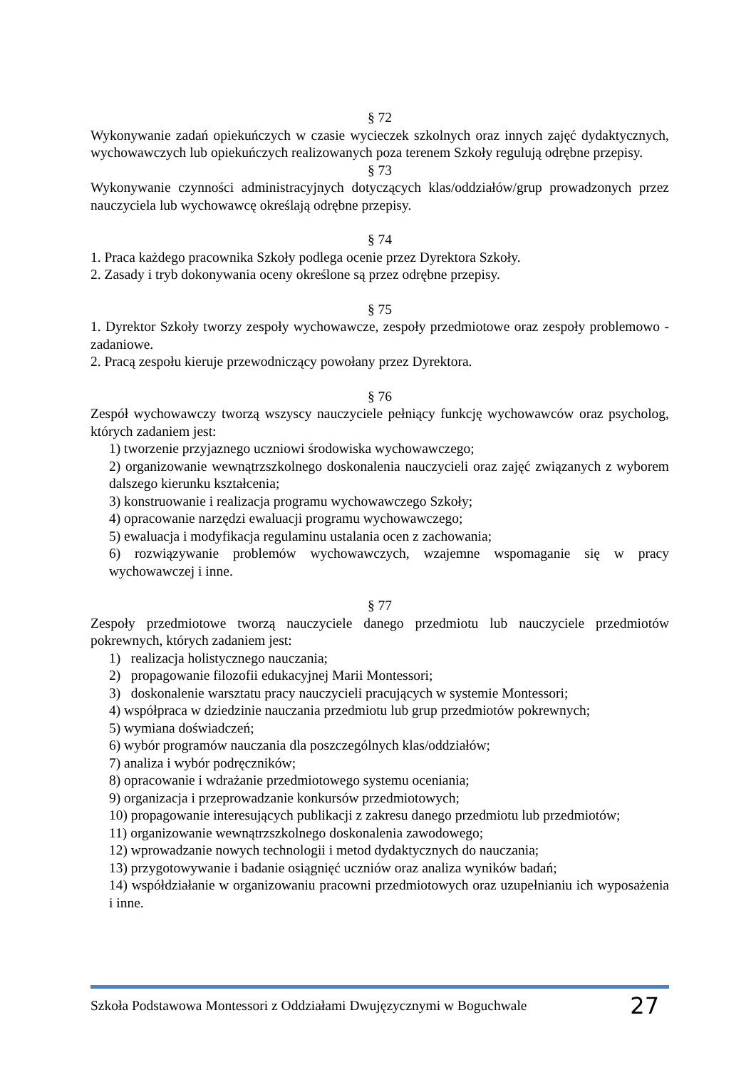§ 72
Wykonywanie zadań opiekuńczych w czasie wycieczek szkolnych oraz innych zajęć dydaktycznych, wychowawczych lub opiekuńczych realizowanych poza terenem Szkoły regulują odrębne przepisy.
§ 73
Wykonywanie czynności administracyjnych dotyczących klas/oddziałów/grup prowadzonych przez nauczyciela lub wychowawcę określają odrębne przepisy.
§ 74
1. Praca każdego pracownika Szkoły podlega ocenie przez Dyrektora Szkoły.
2. Zasady i tryb dokonywania oceny określone są przez odrębne przepisy.
§ 75
1. Dyrektor Szkoły tworzy zespoły wychowawcze, zespoły przedmiotowe oraz zespoły problemowo - zadaniowe.
2. Pracą zespołu kieruje przewodniczący powołany przez Dyrektora.
§ 76
Zespół wychowawczy tworzą wszyscy nauczyciele pełniący funkcję wychowawców oraz psycholog, których zadaniem jest:
1) tworzenie przyjaznego uczniowi środowiska wychowawczego;
2) organizowanie wewnątrzszkolnego doskonalenia nauczycieli oraz zajęć związanych z wyborem dalszego kierunku kształcenia;
3) konstruowanie i realizacja programu wychowawczego Szkoły;
4) opracowanie narzędzi ewaluacji programu wychowawczego;
5) ewaluacja i modyfikacja regulaminu ustalania ocen z zachowania;
6) rozwiązywanie problemów wychowawczych, wzajemne wspomaganie się w pracy wychowawczej i inne.
§ 77
Zespoły przedmiotowe tworzą nauczyciele danego przedmiotu lub nauczyciele przedmiotów pokrewnych, których zadaniem jest:
1) realizacja holistycznego nauczania;
2) propagowanie filozofii edukacyjnej Marii Montessori;
3) doskonalenie warsztatu pracy nauczycieli pracujących w systemie Montessori;
4) współpraca w dziedzinie nauczania przedmiotu lub grup przedmiotów pokrewnych;
5) wymiana doświadczeń;
6) wybór programów nauczania dla poszczególnych klas/oddziałów;
7) analiza i wybór podręczników;
8) opracowanie i wdrażanie przedmiotowego systemu oceniania;
9) organizacja i przeprowadzanie konkursów przedmiotowych;
10) propagowanie interesujących publikacji z zakresu danego przedmiotu lub przedmiotów;
11) organizowanie wewnątrzszkolnego doskonalenia zawodowego;
12) wprowadzanie nowych technologii i metod dydaktycznych do nauczania;
13) przygotowywanie i badanie osiągnięć uczniów oraz analiza wyników badań;
14) współdziałanie w organizowaniu pracowni przedmiotowych oraz uzupełnianiu ich wyposażenia i inne.
Szkoła Podstawowa Montessori z Oddziałami Dwujęzycznymi w Boguchwale 27